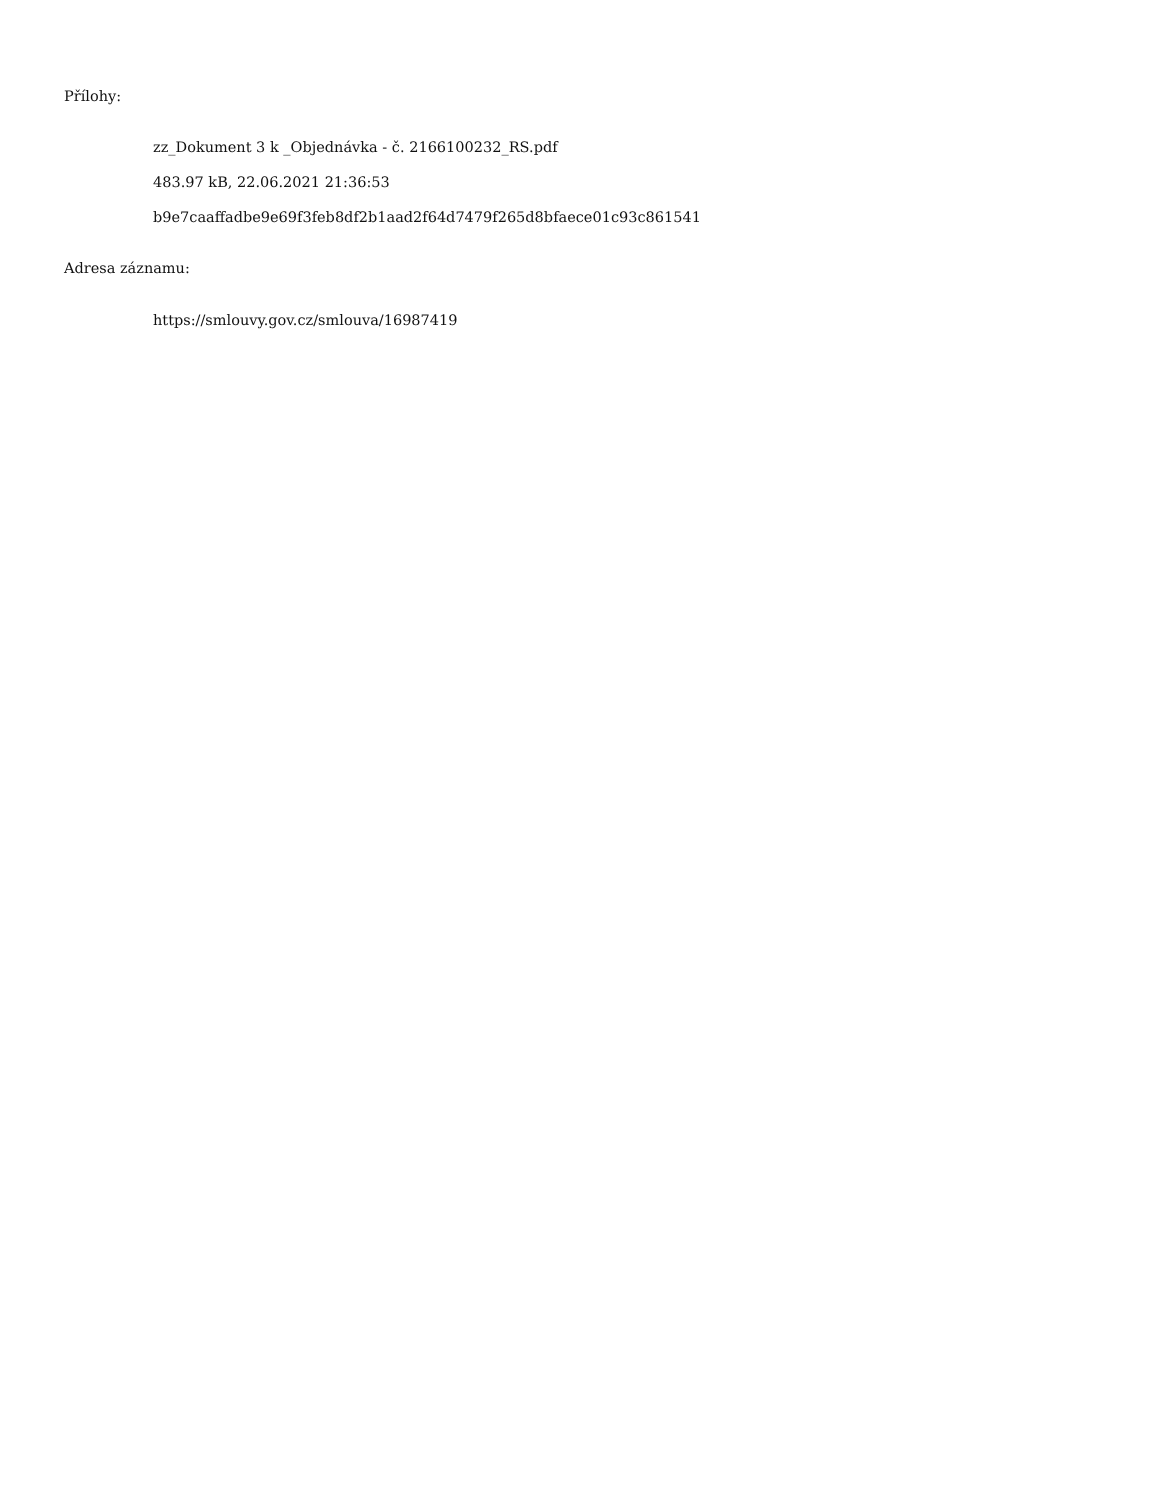Přílohy:
zz_Dokument 3 k _Objednávka - č. 2166100232_RS.pdf
483.97 kB, 22.06.2021 21:36:53
b9e7caaffadbe9e69f3feb8df2b1aad2f64d7479f265d8bfaece01c93c861541
Adresa záznamu:
https://smlouvy.gov.cz/smlouva/16987419